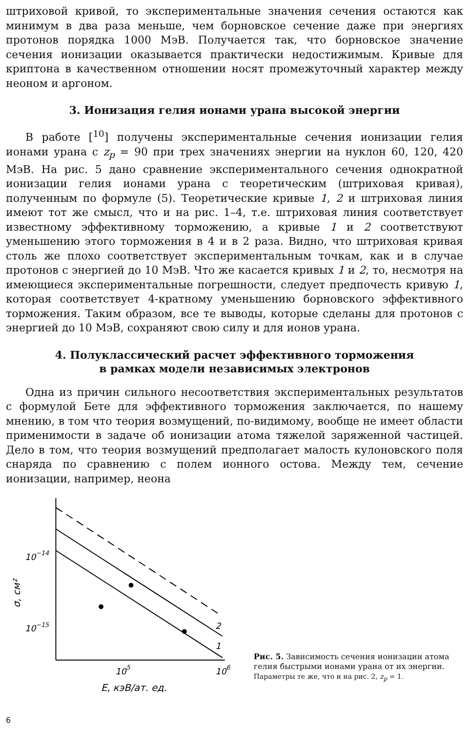штриховой кривой, то экспериментальные значения сечения остаются как минимум в два раза меньше, чем борновское сечение даже при энергиях протонов порядка 1000 МэВ. Получается так, что борновское значение сечения ионизации оказывается практически недостижимым. Кривые для криптона в качественном отношении носят промежуточный характер между неоном и аргоном.
3. Ионизация гелия ионами урана высокой энергии
В работе [<sup>10</sup>] получены экспериментальные сечения ионизации гелия ионами урана с z<sub>p</sub> = 90 при трех значениях энергии на нуклон 60, 120, 420 МэВ. На рис. 5 дано сравнение экспериментального сечения однократной ионизации гелия ионами урана с теоретическим (штриховая кривая), полученным по формуле (5). Теоретические кривые 1, 2 и штриховая линия имеют тот же смысл, что и на рис. 1–4, т.е. штриховая линия соответствует известному эффективному торможению, а кривые 1 и 2 соответствуют уменьшению этого торможения в 4 и в 2 раза. Видно, что штриховая кривая столь же плохо соответствует экспериментальным точкам, как и в случае протонов с энергией до 10 МэВ. Что же касается кривых 1 и 2, то, несмотря на имеющиеся экспериментальные погрешности, следует предпочесть кривую 1, которая соответствует 4-кратному уменьшению борновского эффективного торможения. Таким образом, все те выводы, которые сделаны для протонов с энергией до 10 МэВ, сохраняют свою силу и для ионов урана.
4. Полуклассический расчет эффективного торможения
в рамках модели независимых электронов
Одна из причин сильного несоответствия экспериментальных результатов с формулой Бете для эффективного торможения заключается, по нашему мнению, в том что теория возмущений, по-видимому, вообще не имеет области применимости в задаче об ионизации атома тяжелой заряженной частицей. Дело в том, что теория возмущений предполагает малость кулоновского поля снаряда по сравнению с полем ионного остова. Между тем, сечение ионизации, например, неона
2
1
10−14
10−15
105
106
E, кэВ/ат. ед.
σ, см²
Рис. 5. Зависимость сечения ионизации атома гелия быстрыми ионами урана от их энергии.
Параметры те же, что и на рис. 2, z<sub>p</sub> = 1.
6